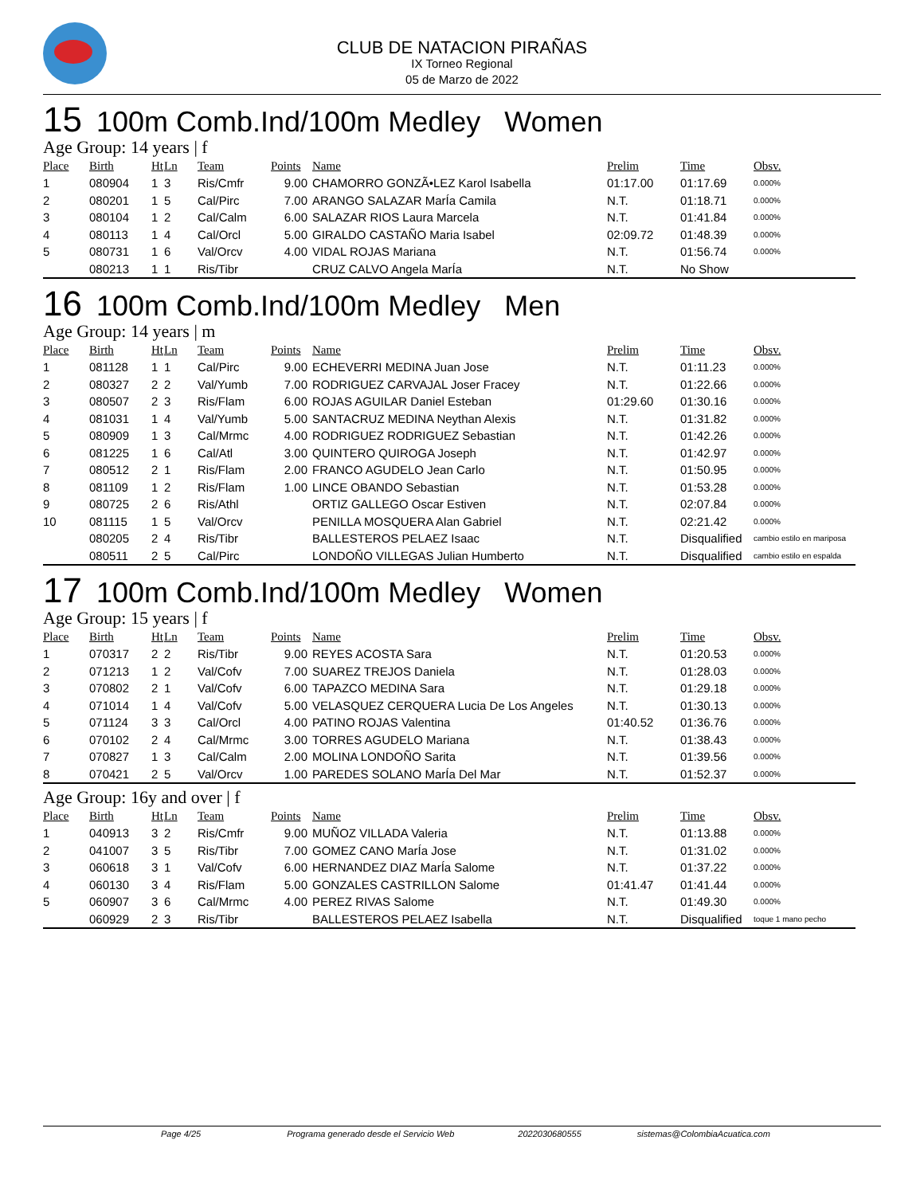CLUB DE NATACION PIRAÑAS
IX Torneo Regional
05 de Marzo de 2022
15 100m Comb.Ind/100m Medley Women
Age Group: 14 years | f
| Place | Birth | Ht | Ln | Team | Points | Name | Prelim | Time | Obsv. |
| --- | --- | --- | --- | --- | --- | --- | --- | --- | --- |
| 1 | 080904 | 1 | 3 | Ris/Cmfr | 9.00 | CHAMORRO GONZÃ•LEZ Karol Isabella | 01:17.00 | 01:17.69 | 0.000% |
| 2 | 080201 | 1 | 5 | Cal/Pirc | 7.00 | ARANGO SALAZAR MarÍa Camila | N.T. | 01:18.71 | 0.000% |
| 3 | 080104 | 1 | 2 | Cal/Calm | 6.00 | SALAZAR RIOS Laura Marcela | N.T. | 01:41.84 | 0.000% |
| 4 | 080113 | 1 | 4 | Cal/Orcl | 5.00 | GIRALDO CASTAÑO Maria Isabel | 02:09.72 | 01:48.39 | 0.000% |
| 5 | 080731 | 1 | 6 | Val/Orcv | 4.00 | VIDAL ROJAS Mariana | N.T. | 01:56.74 | 0.000% |
| | 080213 | 1 | 1 | Ris/Tibr | | CRUZ CALVO Angela MarÍa | N.T. | No Show | |
16 100m Comb.Ind/100m Medley Men
Age Group: 14 years | m
| Place | Birth | Ht | Ln | Team | Points | Name | Prelim | Time | Obsv. |
| --- | --- | --- | --- | --- | --- | --- | --- | --- | --- |
| 1 | 081128 | 1 | 1 | Cal/Pirc | 9.00 | ECHEVERRI MEDINA Juan Jose | N.T. | 01:11.23 | 0.000% |
| 2 | 080327 | 2 | 2 | Val/Yumb | 7.00 | RODRIGUEZ CARVAJAL Joser Fracey | N.T. | 01:22.66 | 0.000% |
| 3 | 080507 | 2 | 3 | Ris/Flam | 6.00 | ROJAS AGUILAR Daniel Esteban | 01:29.60 | 01:30.16 | 0.000% |
| 4 | 081031 | 1 | 4 | Val/Yumb | 5.00 | SANTACRUZ MEDINA Neythan Alexis | N.T. | 01:31.82 | 0.000% |
| 5 | 080909 | 1 | 3 | Cal/Mrmc | 4.00 | RODRIGUEZ RODRIGUEZ Sebastian | N.T. | 01:42.26 | 0.000% |
| 6 | 081225 | 1 | 6 | Cal/Atl | 3.00 | QUINTERO QUIROGA Joseph | N.T. | 01:42.97 | 0.000% |
| 7 | 080512 | 2 | 1 | Ris/Flam | 2.00 | FRANCO AGUDELO Jean Carlo | N.T. | 01:50.95 | 0.000% |
| 8 | 081109 | 1 | 2 | Ris/Flam | 1.00 | LINCE OBANDO Sebastian | N.T. | 01:53.28 | 0.000% |
| 9 | 080725 | 2 | 6 | Ris/Athl | | ORTIZ GALLEGO Oscar Estiven | N.T. | 02:07.84 | 0.000% |
| 10 | 081115 | 1 | 5 | Val/Orcv | | PENILLA MOSQUERA Alan Gabriel | N.T. | 02:21.42 | 0.000% |
| | 080205 | 2 | 4 | Ris/Tibr | | BALLESTEROS PELAEZ Isaac | N.T. | Disqualified | cambio estilo en mariposa |
| | 080511 | 2 | 5 | Cal/Pirc | | LONDOÑO VILLEGAS Julian Humberto | N.T. | Disqualified | cambio estilo en espalda |
17 100m Comb.Ind/100m Medley Women
Age Group: 15 years | f
| Place | Birth | Ht | Ln | Team | Points | Name | Prelim | Time | Obsv. |
| --- | --- | --- | --- | --- | --- | --- | --- | --- | --- |
| 1 | 070317 | 2 | 2 | Ris/Tibr | 9.00 | REYES ACOSTA Sara | N.T. | 01:20.53 | 0.000% |
| 2 | 071213 | 1 | 2 | Val/Cofv | 7.00 | SUAREZ TREJOS Daniela | N.T. | 01:28.03 | 0.000% |
| 3 | 070802 | 2 | 1 | Val/Cofv | 6.00 | TAPAZCO MEDINA Sara | N.T. | 01:29.18 | 0.000% |
| 4 | 071014 | 1 | 4 | Val/Cofv | 5.00 | VELASQUEZ CERQUERA Lucia De Los Angeles | N.T. | 01:30.13 | 0.000% |
| 5 | 071124 | 3 | 3 | Cal/Orcl | 4.00 | PATINO ROJAS Valentina | 01:40.52 | 01:36.76 | 0.000% |
| 6 | 070102 | 2 | 4 | Cal/Mrmc | 3.00 | TORRES AGUDELO Mariana | N.T. | 01:38.43 | 0.000% |
| 7 | 070827 | 1 | 3 | Cal/Calm | 2.00 | MOLINA LONDOÑO Sarita | N.T. | 01:39.56 | 0.000% |
| 8 | 070421 | 2 | 5 | Val/Orcv | 1.00 | PAREDES SOLANO MarÍa Del Mar | N.T. | 01:52.37 | 0.000% |
Age Group: 16y and over | f
| Place | Birth | Ht | Ln | Team | Points | Name | Prelim | Time | Obsv. |
| --- | --- | --- | --- | --- | --- | --- | --- | --- | --- |
| 1 | 040913 | 3 | 2 | Ris/Cmfr | 9.00 | MUÑOZ VILLADA Valeria | N.T. | 01:13.88 | 0.000% |
| 2 | 041007 | 3 | 5 | Ris/Tibr | 7.00 | GOMEZ CANO MarÍa Jose | N.T. | 01:31.02 | 0.000% |
| 3 | 060618 | 3 | 1 | Val/Cofv | 6.00 | HERNANDEZ DIAZ MarÍa Salome | N.T. | 01:37.22 | 0.000% |
| 4 | 060130 | 3 | 4 | Ris/Flam | 5.00 | GONZALES CASTRILLON Salome | 01:41.47 | 01:41.44 | 0.000% |
| 5 | 060907 | 3 | 6 | Cal/Mrmc | 4.00 | PEREZ RIVAS Salome | N.T. | 01:49.30 | 0.000% |
| | 060929 | 2 | 3 | Ris/Tibr | | BALLESTEROS PELAEZ Isabella | N.T. | Disqualified | toque 1 mano pecho |
Page 4/25 Programa generado desde el Servicio Web 2022030680555 sistemas@ColombiaAcuatica.com